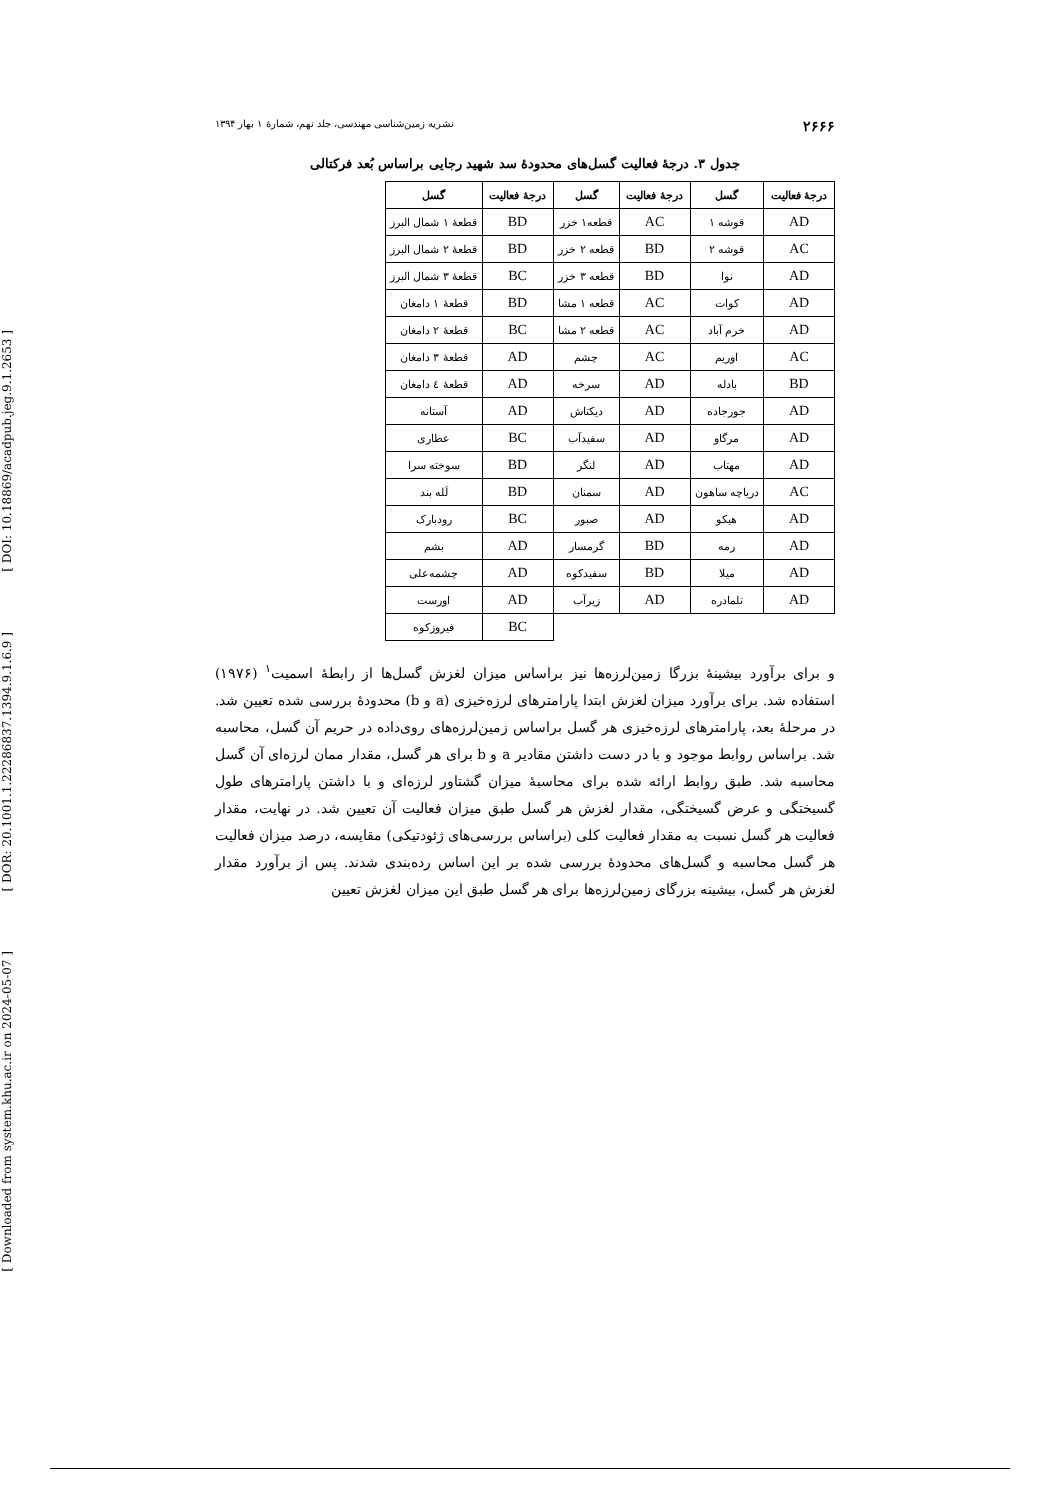[ DOI: 10.18869/acadpub.jeg.9.1.2653 ]
[ DOR: 20.1001.1.22286837.1394.9.1.6.9 ]
[ Downloaded from system.khu.ac.ir on 2024-05-07 ]
۲۶۶۶ نشریه زمین‌شناسی مهندسی، جلد نهم، شمارهٔ ۱ بهار ۱۳۹۴
جدول ۳. درجهٔ فعالیت گسل‌های محدودهٔ سد شهید رجایی براساس بُعد فرکتالی
| درجهٔ فعالیت | گسل | درجهٔ فعالیت | گسل | درجهٔ فعالیت | گسل |
| --- | --- | --- | --- | --- | --- |
| AD | قوشه ۱ | AC | قطعه۱ خزر | BD | قطعهٔ ۱ شمال البرز |
| AC | قوشه ۲ | BD | قطعه ۲ خزر | BD | قطعهٔ ۲ شمال البرز |
| AD | نوا | BD | قطعه ۳ خزر | BC | قطعهٔ ۳ شمال البرز |
| AD | کوات | AC | قطعه ۱ مشا | BD | قطعهٔ ۱ دامغان |
| AD | خرم آباد | AC | قطعه ۲ مشا | BC | قطعهٔ ۲ دامغان |
| AC | اوریم | AC | چشم | AD | قطعهٔ ۳ دامغان |
| BD | بادله | AD | سرخه | AD | قطعهٔ ٤ دامغان |
| AD | جورجاده | AD | دیکتاش | AD | آستانه |
| AD | مرگاو | AD | سفیدآب | BC | عطاری |
| AD | مهتاب | AD | لنگر | BD | سوخته سرا |
| AC | دریاچه ساهون | AD | سمنان | BD | لَله بند |
| AD | هیکو | AD | صبور | BC | رودبارک |
| AD | رمه | BD | گرمسار | AD | بشم |
| AD | میلا | BD | سفیدکوه | AD | چشمه‌علی |
| AD | تلمادره | AD | زیرآب | AD | اورست |
| | | | | BC | فیروزکوه |
و برای برآورد بیشینهٔ بزرگا زمین‌لرزه‌ها نیز براساس میزان لغزش گسل‌ها از رابطهٔ اسمیت<sup>۱</sup> (۱۹۷۶) استفاده شد. برای برآورد میزان لغزش ابتدا پارامترهای لرزه‌خیزی (a و b) محدودهٔ بررسی شده تعیین شد. در مرحلهٔ بعد، پارامترهای لرزه‌خیزی هر گسل براساس زمین‌لرزه‌های روی‌داده در حریم آن گسل، محاسبه شد. براساس روابط موجود و با در دست داشتن مقادیر a و b برای هر گسل، مقدار ممان لرزه‌ای آن گسل محاسبه شد. طبق روابط ارائه شده برای محاسبهٔ میزان گشتاور لرزه‌ای و با داشتن پارامترهای طول گسیختگی و عرض گسیختگی، مقدار لغزش هر گسل طبق میزان فعالیت آن تعیین شد. در نهایت، مقدار فعالیت هر گسل نسبت به مقدار فعالیت کلی (براساس بررسی‌های ژئودتیکی) مقایسه، درصد میزان فعالیت هر گسل محاسبه و گسل‌های محدودهٔ بررسی شده بر این اساس رده‌بندی شدند. پس از برآورد مقدار لغزش هر گسل، بیشینه بزرگای زمین‌لرزه‌ها برای هر گسل طبق این میزان لغزش تعیین